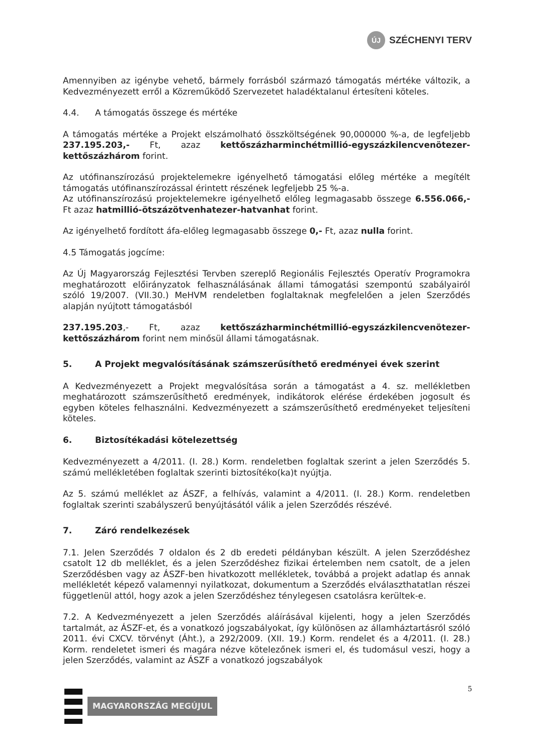ÚJ
SZÉCHENYI TERV
Amennyiben az igénybe vehető, bármely forrásból származó támogatás mértéke változik, a Kedvezményezett erről a Közreműködő Szervezetet haladéktalanul értesíteni köteles.
4.4. A támogatás összege és mértéke
A támogatás mértéke a Projekt elszámolható összköltségének 90,000000 %-a, de legfeljebb 237.195.203,- Ft, azaz kettőszázharminchétmillió-egyszázkilencvenötezer-kettőszázhárom forint.
Az utófinanszírozású projektelemekre igényelhető támogatási előleg mértéke a megítélt támogatás utófinanszírozással érintett részének legfeljebb 25 %-a.
Az utófinanszírozású projektelemekre igényelhető előleg legmagasabb összege 6.556.066,- Ft azaz hatmillió-ötszázötvenhatezer-hatvanhat forint.
Az igényelhető fordított áfa-előleg legmagasabb összege 0,- Ft, azaz nulla forint.
4.5 Támogatás jogcíme:
Az Új Magyarország Fejlesztési Tervben szereplő Regionális Fejlesztés Operatív Programokra meghatározott előirányzatok felhasználásának állami támogatási szempontú szabályairól szóló 19/2007. (VII.30.) MeHVM rendeletben foglaltaknak megfelelően a jelen Szerződés alapján nyújtott támogatásból
237.195.203,- Ft, azaz kettőszázharminchétmillió-egyszázkilencvenötezer-kettőszázhárom forint nem minősül állami támogatásnak.
5. A Projekt megvalósításának számszerűsíthető eredményei évek szerint
A Kedvezményezett a Projekt megvalósítása során a támogatást a 4. sz. mellékletben meghatározott számszerűsíthető eredmények, indikátorok elérése érdekében jogosult és egyben köteles felhasználni. Kedvezményezett a számszerűsíthető eredményeket teljesíteni köteles.
6. Biztosítékadási kötelezettség
Kedvezményezett a 4/2011. (I. 28.) Korm. rendeletben foglaltak szerint a jelen Szerződés 5. számú mellékletében foglaltak szerinti biztosítéko(ka)t nyújtja.
Az 5. számú melléklet az ÁSZF, a felhívás, valamint a 4/2011. (I. 28.) Korm. rendeletben foglaltak szerinti szabályszerű benyújtásától válik a jelen Szerződés részévé.
7. Záró rendelkezések
7.1. Jelen Szerződés 7 oldalon és 2 db eredeti példányban készült. A jelen Szerződéshez csatolt 12 db melléklet, és a jelen Szerződéshez fizikai értelemben nem csatolt, de a jelen Szerződésben vagy az ÁSZF-ben hivatkozott mellékletek, továbbá a projekt adatlap és annak mellékletét képező valamennyi nyilatkozat, dokumentum a Szerződés elválaszthatatlan részei függetlenül attól, hogy azok a jelen Szerződéshez ténylegesen csatolásra kerültek-e.
7.2. A Kedvezményezett a jelen Szerződés aláírásával kijelenti, hogy a jelen Szerződés tartalmát, az ÁSZF-et, és a vonatkozó jogszabályokat, így különösen az államháztartásról szóló 2011. évi CXCV. törvényt (Áht.), a 292/2009. (XII. 19.) Korm. rendelet és a 4/2011. (I. 28.) Korm. rendeletet ismeri és magára nézve kötelezőnek ismeri el, és tudomásul veszi, hogy a jelen Szerződés, valamint az ÁSZF a vonatkozó jogszabályok
MAGYARORSZÁG MEGÚJUL
5